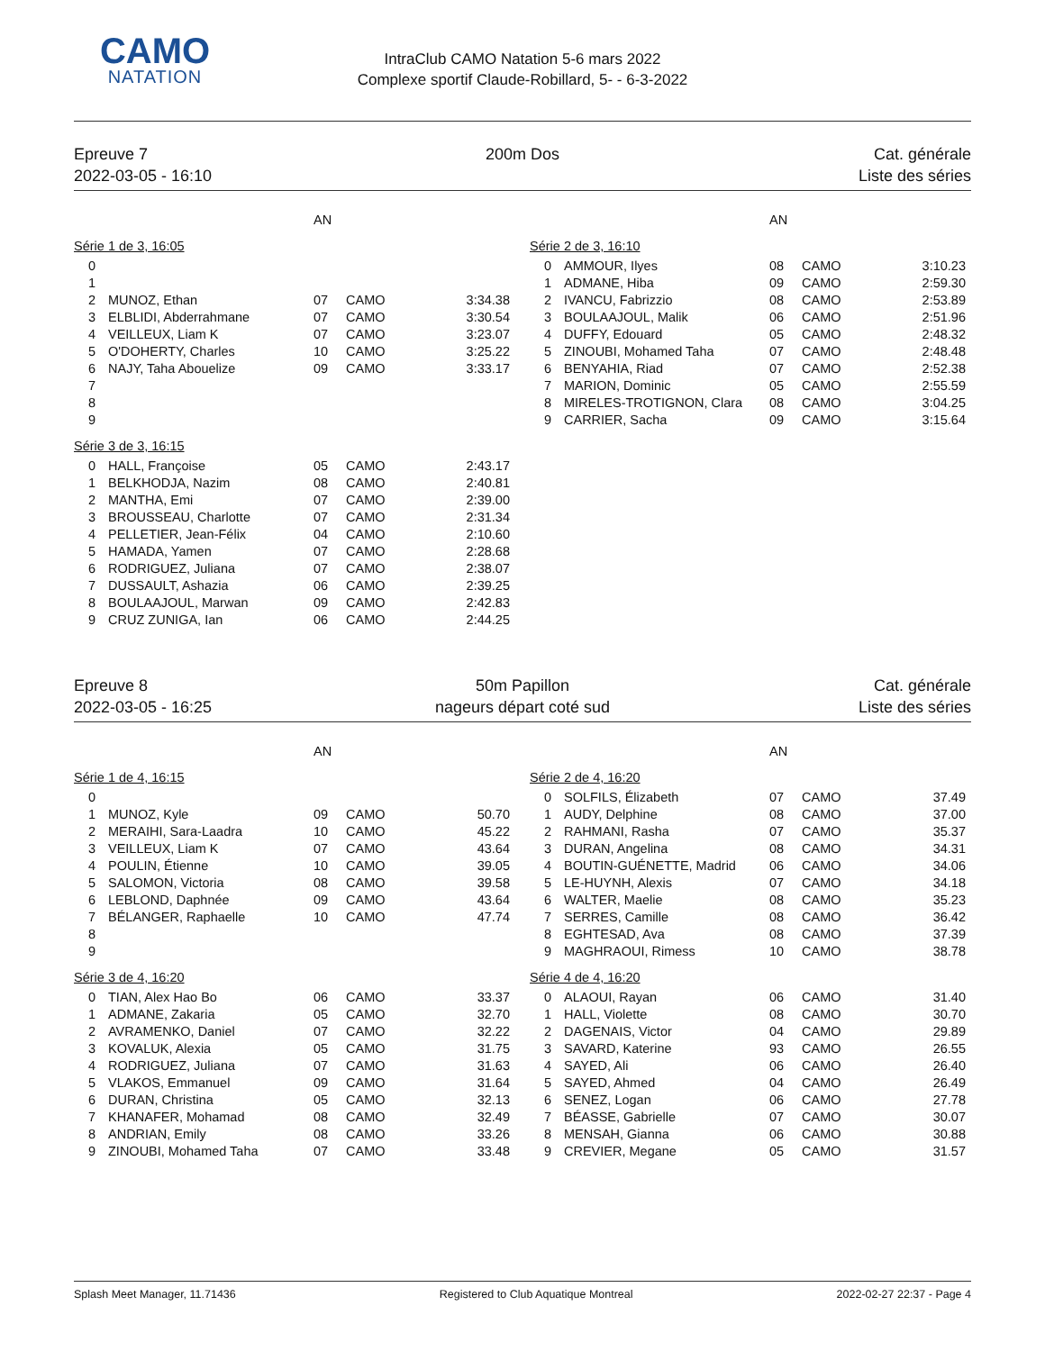CAMO
NATATION
IntraClub CAMO Natation 5-6 mars 2022
Complexe sportif Claude-Robillard, 5- - 6-3-2022
Epreuve 7
2022-03-05 - 16:10
200m Dos Cat. générale
Liste des séries
| | | AN | | |
| --- | --- | --- | --- | --- |
| Série 1 de 3, 16:05 | | | | |
| 0 | | | | |
| 1 | | | | |
| 2 | MUNOZ, Ethan | 07 | CAMO | 3:34.38 |
| 3 | ELBLIDI, Abderrahmane | 07 | CAMO | 3:30.54 |
| 4 | VEILLEUX, Liam K | 07 | CAMO | 3:23.07 |
| 5 | O'DOHERTY, Charles | 10 | CAMO | 3:25.22 |
| 6 | NAJY, Taha Abouelize | 09 | CAMO | 3:33.17 |
| 7 | | | | |
| 8 | | | | |
| 9 | | | | |
| Série 3 de 3, 16:15 | | | | |
| 0 | HALL, Françoise | 05 | CAMO | 2:43.17 |
| 1 | BELKHODJA, Nazim | 08 | CAMO | 2:40.81 |
| 2 | MANTHA, Emi | 07 | CAMO | 2:39.00 |
| 3 | BROUSSEAU, Charlotte | 07 | CAMO | 2:31.34 |
| 4 | PELLETIER, Jean-Félix | 04 | CAMO | 2:10.60 |
| 5 | HAMADA, Yamen | 07 | CAMO | 2:28.68 |
| 6 | RODRIGUEZ, Juliana | 07 | CAMO | 2:38.07 |
| 7 | DUSSAULT, Ashazia | 06 | CAMO | 2:39.25 |
| 8 | BOULAAJOUL, Marwan | 09 | CAMO | 2:42.83 |
| 9 | CRUZ ZUNIGA, Ian | 06 | CAMO | 2:44.25 |
| | | AN | | |
| --- | --- | --- | --- | --- |
| Série 2 de 3, 16:10 | | | | |
| 0 | AMMOUR, Ilyes | 08 | CAMO | 3:10.23 |
| 1 | ADMANE, Hiba | 09 | CAMO | 2:59.30 |
| 2 | IVANCU, Fabrizzio | 08 | CAMO | 2:53.89 |
| 3 | BOULAAJOUL, Malik | 06 | CAMO | 2:51.96 |
| 4 | DUFFY, Edouard | 05 | CAMO | 2:48.32 |
| 5 | ZINOUBI, Mohamed Taha | 07 | CAMO | 2:48.48 |
| 6 | BENYAHIA, Riad | 07 | CAMO | 2:52.38 |
| 7 | MARION, Dominic | 05 | CAMO | 2:55.59 |
| 8 | MIRELES-TROTIGNON, Clara | 08 | CAMO | 3:04.25 |
| 9 | CARRIER, Sacha | 09 | CAMO | 3:15.64 |
Epreuve 8
2022-03-05 - 16:25
50m Papillon
nageurs départ coté sud
Cat. générale
Liste des séries
| | | AN | | |
| --- | --- | --- | --- | --- |
| Série 1 de 4, 16:15 | | | | |
| 0 | | | | |
| 1 | MUNOZ, Kyle | 09 | CAMO | 50.70 |
| 2 | MERAIHI, Sara-Laadra | 10 | CAMO | 45.22 |
| 3 | VEILLEUX, Liam K | 07 | CAMO | 43.64 |
| 4 | POULIN, Étienne | 10 | CAMO | 39.05 |
| 5 | SALOMON, Victoria | 08 | CAMO | 39.58 |
| 6 | LEBLOND, Daphnée | 09 | CAMO | 43.64 |
| 7 | BÉLANGER, Raphaelle | 10 | CAMO | 47.74 |
| 8 | | | | |
| 9 | | | | |
| Série 3 de 4, 16:20 | | | | |
| 0 | TIAN, Alex Hao Bo | 06 | CAMO | 33.37 |
| 1 | ADMANE, Zakaria | 05 | CAMO | 32.70 |
| 2 | AVRAMENKO, Daniel | 07 | CAMO | 32.22 |
| 3 | KOVALUK, Alexia | 05 | CAMO | 31.75 |
| 4 | RODRIGUEZ, Juliana | 07 | CAMO | 31.63 |
| 5 | VLAKOS, Emmanuel | 09 | CAMO | 31.64 |
| 6 | DURAN, Christina | 05 | CAMO | 32.13 |
| 7 | KHANAFER, Mohamad | 08 | CAMO | 32.49 |
| 8 | ANDRIAN, Emily | 08 | CAMO | 33.26 |
| 9 | ZINOUBI, Mohamed Taha | 07 | CAMO | 33.48 |
| | | AN | | |
| --- | --- | --- | --- | --- |
| Série 2 de 4, 16:20 | | | | |
| 0 | SOLFILS, Élizabeth | 07 | CAMO | 37.49 |
| 1 | AUDY, Delphine | 08 | CAMO | 37.00 |
| 2 | RAHMANI, Rasha | 07 | CAMO | 35.37 |
| 3 | DURAN, Angelina | 08 | CAMO | 34.31 |
| 4 | BOUTIN-GUÉNETTE, Madrid | 06 | CAMO | 34.06 |
| 5 | LE-HUYNH, Alexis | 07 | CAMO | 34.18 |
| 6 | WALTER, Maelie | 08 | CAMO | 35.23 |
| 7 | SERRES, Camille | 08 | CAMO | 36.42 |
| 8 | EGHTESAD, Ava | 08 | CAMO | 37.39 |
| 9 | MAGHRAOUI, Rimess | 10 | CAMO | 38.78 |
| Série 4 de 4, 16:20 | | | | |
| 0 | ALAOUI, Rayan | 06 | CAMO | 31.40 |
| 1 | HALL, Violette | 08 | CAMO | 30.70 |
| 2 | DAGENAIS, Victor | 04 | CAMO | 29.89 |
| 3 | SAVARD, Katerine | 93 | CAMO | 26.55 |
| 4 | SAYED, Ali | 06 | CAMO | 26.40 |
| 5 | SAYED, Ahmed | 04 | CAMO | 26.49 |
| 6 | SENEZ, Logan | 06 | CAMO | 27.78 |
| 7 | BÉASSE, Gabrielle | 07 | CAMO | 30.07 |
| 8 | MENSAH, Gianna | 06 | CAMO | 30.88 |
| 9 | CREVIER, Megane | 05 | CAMO | 31.57 |
Splash Meet Manager, 11.71436 Registered to Club Aquatique Montreal 2022-02-27 22:37 - Page 4